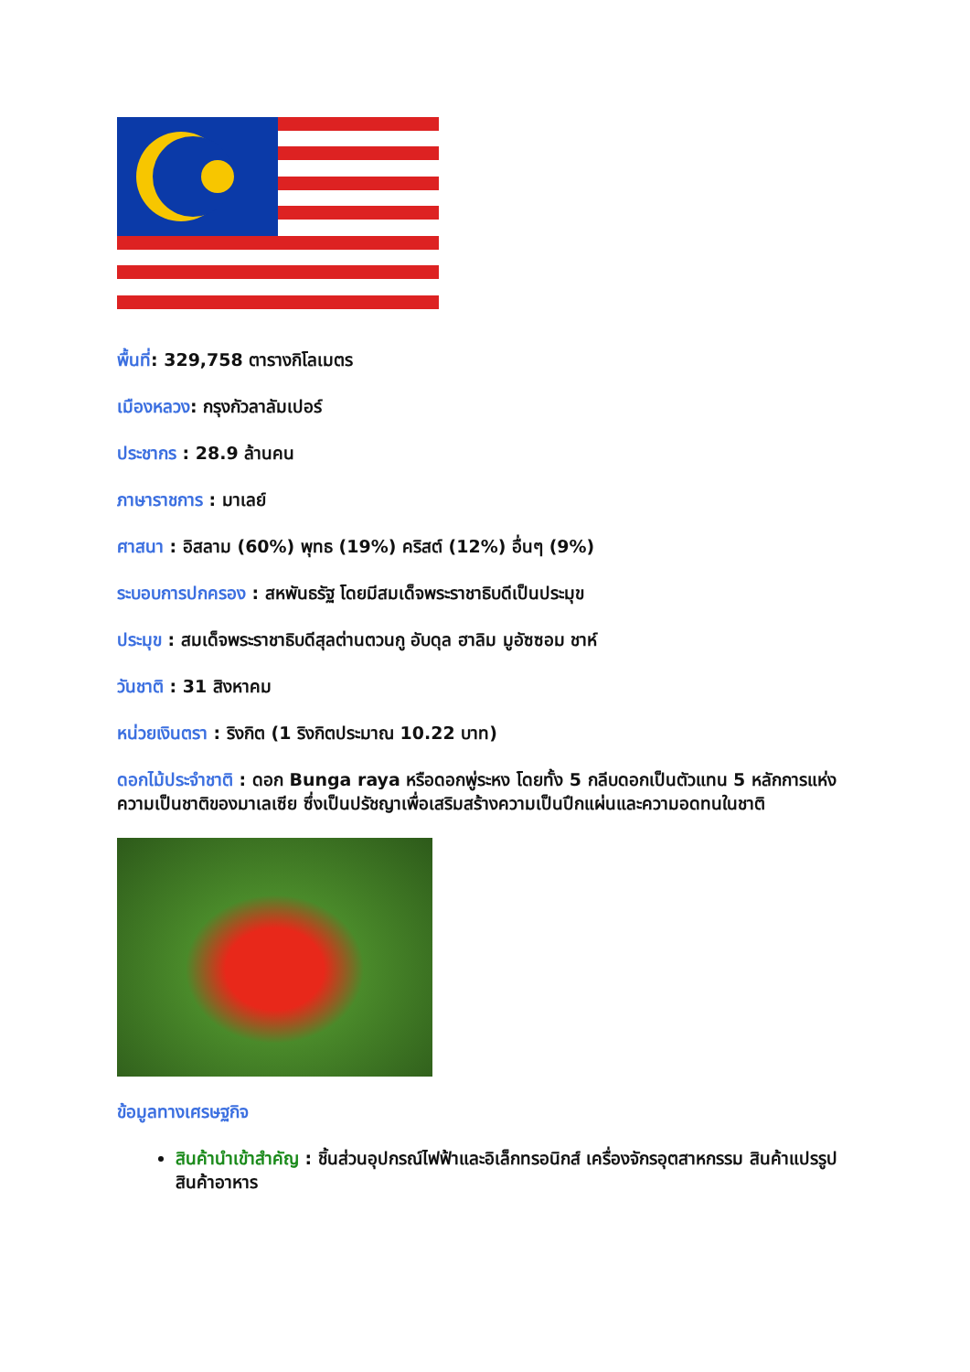พื้นที่: 329,758 ตารางกิโลเมตร
เมืองหลวง: กรุงกัวลาลัมเปอร์
ประชากร : 28.9 ล้านคน
ภาษาราชการ : มาเลย์
ศาสนา : อิสลาม (60%) พุทธ (19%) คริสต์ (12%) อื่นๆ (9%)
ระบอบการปกครอง : สหพันธรัฐ โดยมีสมเด็จพระราชาธิบดีเป็นประมุข
ประมุข : สมเด็จพระราชาธิบดีสุลต่านตวนกู อับดุล ฮาลิม มูอัซซอม ชาห์
วันชาติ : 31 สิงหาคม
หน่วยเงินตรา : ริงกิต (1 ริงกิตประมาณ 10.22 บาท)
ดอกไม้ประจำชาติ : ดอก Bunga raya หรือดอกพู่ระหง โดยทั้ง 5 กลีบดอกเป็นตัวแทน 5 หลักการแห่งความเป็นชาติของมาเลเซีย ซึ่งเป็นปรัชญาเพื่อเสริมสร้างความเป็นปึกแผ่นและความอดทนในชาติ
ข้อมูลทางเศรษฐกิจ
สินค้านำเข้าสำคัญ : ชิ้นส่วนอุปกรณ์ไฟฟ้าและอิเล็กทรอนิกส์ เครื่องจักรอุตสาหกรรม สินค้าแปรรูป สินค้าอาหาร